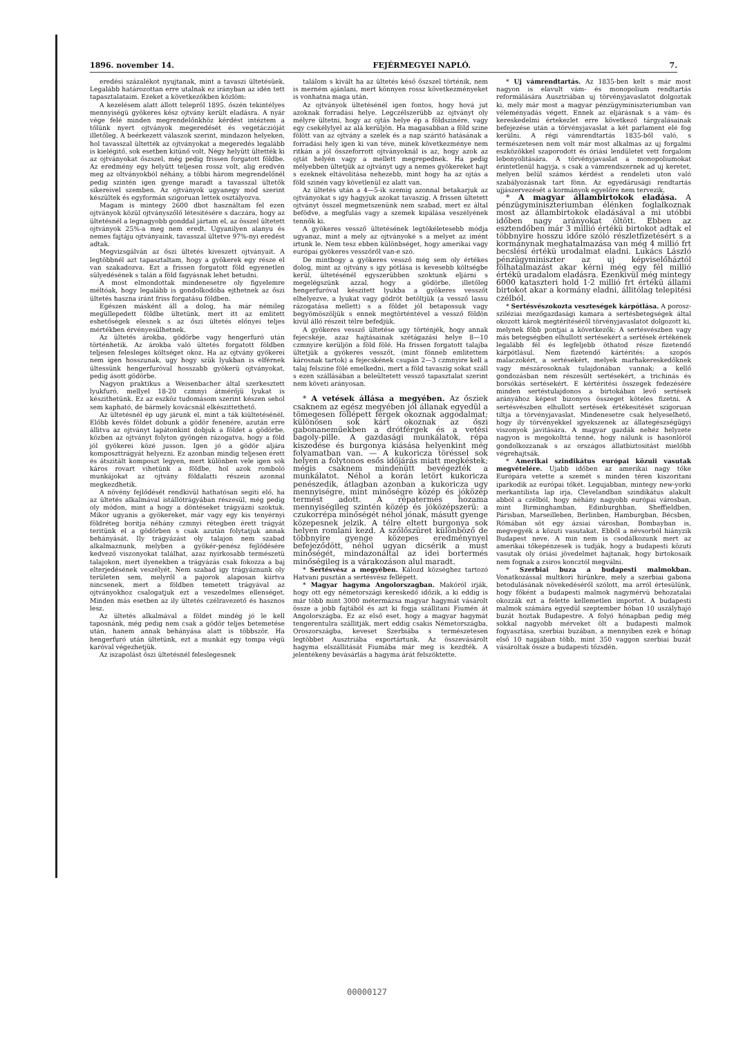1896. november 14. FEJÉRMEGYEI NAPLÓ. 7.
eredési százalékot nyujtanak, mint a tavaszi ültetésüek. Legalább határozottan erre utalnak ez irányban az idén tett tapasztalataim. Ezeket a következőkben közlöm:
A kezelésem alatt állott telepről 1895. őszén tekintélyes mennyiségü gyökeres kész ojtvány került eladásra. A nyár vége felé minden megrendelőnkhöz kérdést intéztem a tőlünk nyert ojtványok megeredését és vegetáczióját illetőleg. A beérkezett válaszok szerint, mindazon helyeken, hol tavasszal ültették az ojtványokat a megeredés legalább is kielégitő, sok esetben kitünő volt. Négy helyütt ültették ki az ojtványokat őszszel, még pedig frissen forgatott földbe. Az eredmény egy helyütt teljesen rossz volt, alig eredvén meg az oltványokból néhány, a többi három megrendelőnél pedig szintén igen gyenge maradt a tavasszal ültetők sikereivel szemben. Az ojtványok ugyanegy mód szerint készültek és egyformán szigoruan lettek osztályozva.
Magam is mintegy 2600 dbot használtam fel ezen ojtványok közül ojtványszőlő létesitésére s daczára, hogy az ültetésnél a legnagyobb gonddal jártam el, az összel ültetett ojtványok 25%-a meg nem eredt. Ugyanilyen alanyu és nemes fajtáju ojtványaink, tavasszal ültetve 97%-nyi eredést adtak.
Megvizsgálván az őszi ültetés kiveszett ojtványait. A legtöbbnél azt tapasztaltam, hogy a gyökerek egy része el van szakadozva. Ezt a frissen forgatott föld egyenetlen sülyedésének s talán a föld fagyásnak lehet betudni.
A most elmondottak mindenesetre oly figyelemre méltóak, hogy legalább is gondolkodóba ejthetnek az őszi ültetés haszna iránt friss forgatásu földben.
Egészen másként áll a dolog, ha már némileg megüllepedett földbe ültetünk, mert itt az emlitett eshetőségek elesnek s az őszi ültetés előnyei teljes mértékben érvényesülhetnek.
Az ültetés árokba, gödörbe vagy hengerfuró után történhetik. Az árokba való ültetés forgatott földben teljesen felesleges költséget okoz. Ha az ojtvány gyökerei nem igen hosszunak, ugy hogy szük lyukban is elférnek ültessünk hengerfuróval hosszabb gyökerü ojtványokat, pedig ásott gödörbe.
Nagyon praktikus a Weisenbacher által szerkesztett lyukfuró, mellyel 18-20 czmnyi átmérőjü lyukat is készithetünk. Ez az eszköz tudomásom szerint készen sehol sem kapható, de bármely kovácsnál elkészittethető.
Az ültetésnél ép ugy járunk el, mint a ták kiültetésénél. Előbb kevés földet dobunk a gödör fenenére, azután erre állitva az ojtványt lapátonkint dobjuk a földet a gödörbe, közben az ojtványt folyton gyöngén rázogatva, hogy a föld jól gyökerei közé jusson. Igen jó a gödör aljára komposzttrágyát helyezni. Ez azonban mindig teljesen érett és átszitált komposzt legyen, mert különben vele igen sok káros rovart vihetünk a földbe, hol azok romboló munkájokat az ojtvány földalatti részein azonnal megkezdhetik.
A növény fejlődését rendkivül hathatósan segiti elő, ha az ültetés alkalmával istállótrágyában részesül, még pedig oly módon, mint a hogy a döntéseket trágyázni szoktuk. Mikor ugyanis a gyökereket, már vagy egy kis tenyérnyi földréteg boritja néhány czmnyi rétegben érett trágyát teritünk el a gödörben s csak azután folytatjuk annak behányását. Ily trágyázást oly talajon nem szabad alkalmaznunk, melyben a gyökér-penész fejlődésére kedvező viszonyokat találhat, azaz nyirkosabb természetü talajokon, mert ilyenekben a trágyázás csak fokozza a baj elterjedésének veszélyét. Nem szabad igy trágyáznunk oly területen sem, melyről a pajorok alaposan kiirtva nincsenek, mert a földben temetett trágyával az ojtványokhoz csalogatjuk ezt a veszedelmes ellenséget. Minden más esetben az ily ültetés czélravezető és hasznos lesz.
Az ültetés alkalmával a földet mindég jó le kell taposnánk, még pedig nem csak a gödör teljes betemetése után, hanem annak behányása alatt is többször. Ha hengerfuró után ültetünk, ezt a munkát egy tompa végü karóval végezhetjük.
Az iszapolást őszi ültetésnél feleslegesnek
találom s kivált ha az ültetés késő őszszel történik, nem is merném ajánlani, mert könnyen rossz következményeket is vonhatna maga után.
Az ojtványok ültetésénél igen fontos, hogy hová jut azoknak forradási helye. Legczélszerübb az ojtványt oly mélyre ültetni, hogy az ojtás helye ép a földszinére, vagy egy csekélylyel az alá kerüljön. Ha magasabban a föld szine fölött van az ojtvány a szelek és a nap száritó hatásának a forradási hely igen ki van téve, minek következménye nem ritkán a jól összeforrott ojtványoknál is az, hogy azok az ojtát helyén vagy a mellett megrepednek. Ha pedig mélyebben ültetjük az ojtványt ugy a nemes gyökereket hajt s ezeknek eltávolitása nehezebb, mint hogy ha az ojtás a föld szinén vagy követlenül ez alatt van.
Az ültetés után a 4—5-ik szemig azonnal betakarjuk az ojtványokat s igy hagyjuk azokat tavaszig. A frissen ültetett ojtványt összel megmetszenünk nem szabad, mert ez által befödve, a megfulás vagy a szemek kipálása veszélyének tennők ki.
A gyökeres vessző ültetésének legtökéletesebb módja ugyanaz, mint a mely az ojtványoké s a melyet az imént irtunk le. Nem tesz ebben különbséget, hogy amerikai vagy európai gyökeres vesszőről van-e szó.
De mintbogy a gyökeres vessző még sem oly értékes dolog, mint az ojtvány s igy pótlása is kevesebb költségbe kerül, ültetésénél egyszerübben szoktunk eljárni s megelégszünk azzal, hogy a gödörbe, illetőleg hengerfuróval készitett lyukba a gyökeres vesszőt elhelyezve, a lyukat vagy gödröt betöltjük (a vessző lassu rázogatása mellett) s a földet jól betapossuk vagy begyömöszöljük s ennek megtörténtével a vessző földön kivül álló részeit télre befedjük.
A gyökeres vessző ültetése ugy történjék, hogy annak fejecskéje, azaz hajtásainak szétágazási helye 8—10 czmnyire kerüljön a föld fölé. Ha frissen forgatott talajba ültetjük a gyökeres vesszőt, (mint fönneb emlitettem károsnak tartok) a fejecskének csupán 2—3 czmnyire kell a talaj felszine fölé emelkedni, mert a föld tavaszig sokat száll s ezen szállásában a beleültetett vessző tapasztalat szerint nem követi arányosan.
* A vetések állása a megyében. Az ősziek csaknem az egész megyében jól állanak egyedül a tömegesen föllépett férgek okoznak aggodalmat; különösen sok kárt okoznak az őszi gabonaneműekben a drótférgek és a vetési bagoly-pille. A gazdasági munkálatok, répa kiszedése és burgonya kiásása helyenkint még folyamatban van. — A kukoricza töréssel sok helyen a folytonos esős időjárás miatt megkéstek; mégis csaknem mindenütt bevégezték a munkálatot. Néhol a korán letört kukoricza penészedik, átlagban azonban a kukoricza ugy mennyiségre, mint minőségre közép és jóközép termést adott. A répatermés hozama mennyiségileg szintén közép és jóközépszerü: a czukorrépa minőségét néhol jónak, másutt gyenge közepesnek jelzik. A télre eltett burgonya sok helyen romlani kezd. A szőlőszüret különböző de többnyire gyenge közepes eredménynyel befejeződött, néhol ugyan dicsérik a must minőségét, mindazonáltal az idei bortermés minőségileg is a várakozáson alul maradt.
* Sertésvész a megyében. Kálozd községhez tartozó Hatvani pusztán a sertésvész fellépett.
* Magyar hagyma Angolorszagban. Makóról irják, hogy ott egy németországi kereskedő időzik, a ki eddig is már több mint 3000 métermázsa magyar hagymát vásárolt össze a jobb fajtából és azt ki fogja szállitani Fiumén át Angolországba. Ez az első eset, hogy a magyar hagymát tengerentulra szállitják, mert eddig csakis Németországba, Oroszországba, keveset Szerbiába s természetesen legtöbbet Ausztriába exportártunk. Az összevásárolt hagyma elszállitását Fiumába már meg is kezdték. A jelentékeny bevásárlás a hagyma árát felszöktette.
* Uj vámrendtartás. Az 1835-ben kelt s már most nagyon is elavult vám- és monopolium rendtartás reformálására Ausztriában uj törvényjavaslatot dolgoztak ki, mely már most a magyar pénzügyminiszteriumban van véleményadás végett. Ennek az eljárásnak s a vám- és kereskedelmi értekezlet erre következő tárgyalásainak befejezése után a törvényjavaslat a két parlament elé fog kerülni. A régi vámrendtartás 1835-ből való, s természetesen nem volt már most alkalmas az uj forgalmi eszközökkel szaporodott és óriási lendületet vett forgalom lebonyolitására. A törvényjavaslat a monopoliumokat érintetlenül hagyja, s csak a vámrendszernek ad uj keretet, melyen belül számos kérdést a rendeleti uton való szabályozásnak tart fönn. Az egyedárusági rendtartás ujjászervezését a kormányok egyelőre nem tervezik.
* A magyar állambirtokok eladása. A pénzügyminiszteriumban élénken foglalkoznak most az állambirtokok eladásával a mi utóbbi időben nagy arányokat öltött. Ebben az esztendőben már 3 millió értékü birtokot adtak el többnyire hosszu időre szóló részletfizetésért s a kormánynak meghatalmazása van még 4 millió frt becslési értékü urodalmat eladni. Lukács László pénzügyminiszter az uj képviselőháztól fölhatalmazást akar kérni még egy fél millió értékü uradalom eladásra. Ezenkivül még mintegy 6000 kataszteri hold 1·2 millió frt értékü állami birtokot akar a kormány eladni, állitólag telepitési czélból.
* Sertésvészokozta veszteségek kárpótlása. A porosz-sziléziai mezőgazdasági kamara a sertésbetegségek által okozott károk megtérítéséről törvényjavaslatot dolgozott ki, melynek főbb pontjai a következők: A sertésvészben vagy más betegségben elhullott sertésekért a sertések értékének legalább fél és legfeljebb öthatod része fizetendő kárpótlásul. Nem fizetendő kártérités: a szopós malaczokért, a sertésekért, melyek marhakereskedőknek vagy mészárosoknak tulajdonában vannak; a kellő gondozásban nem részesült sertésekért, a trichinás és borsókás sertésekért. E kértéritési összegek fedezésére minden sertéstulajdonos a birtokában levő sertések arányához képest bizonyos összeget köteles fizetni. A sertésvészben elhullott sertések értékesitését szigoruan tiltja a törvényjavaslat. Mindenesetre csak helyeselhető, hogy ily törvényekkel igyekszenek az állategészségügyi viszonyok javitására. A magyar gazdák nehéz helyzete nagyon is megokolttá tenné, hogy nálunk is hasonlóról gondolkozzanak s az országos állatbiztositást mielőbb végrehajtsák.
* Amerikai szindikátus európai közuii vasutak megvételére. Ujabb időben az amerikai nagy tőke Európára vetette a szemét s minden téren kiszoritani iparkodik az európai tőkét. Legujabban, mintegy new-yorki merkantilista lap irja, Clevelandban szindikátus alakult abból a czélból, hogy néhány nagyobb európai városban, mint Birminghamban, Edinburghban, Sheffieldben, Párisban, Marseilleben, Berlinben, Hamburgban, Bécsben, Rómában söt egy ázsiai városban, Bombayban is, megvegyék a közuti vasutakat. Ebből a névsorból hiányzik Budapest neve. A min nem is csodálkozunk mert az amerikai tőkepénzesek is tudják, hogy a budapesti közuti vasutak oly óriási jövedelmet hajtanak, hogy birtokosaik nem fognak a zsiros koncztól megválni.
* Szerbiai buza a budapesti malmokban. Vonatkozással multkori hirünkre, mely a szerbiai gabona betodulásának növekedéséről szólott, ma arról értesülünk, hogy főként a budapesti malmok nagymérvü behozatalai okozzák ezt a felette kellemetlen importot. A budapesti malmok számára egyedül szeptember hóban 10 uszályhajó buzát hoztak Budapestre. A folyó hónapban pedig még sokkal nagyobb mérveket ölt a budapesti malmok fogyasztása, szerbiai buzában, a mennyiben ezek e hónap első 10 napjában több, mint 350 vaggon szerbiai buzát vásároltak össze a budapesti tőzsdén.
00000127